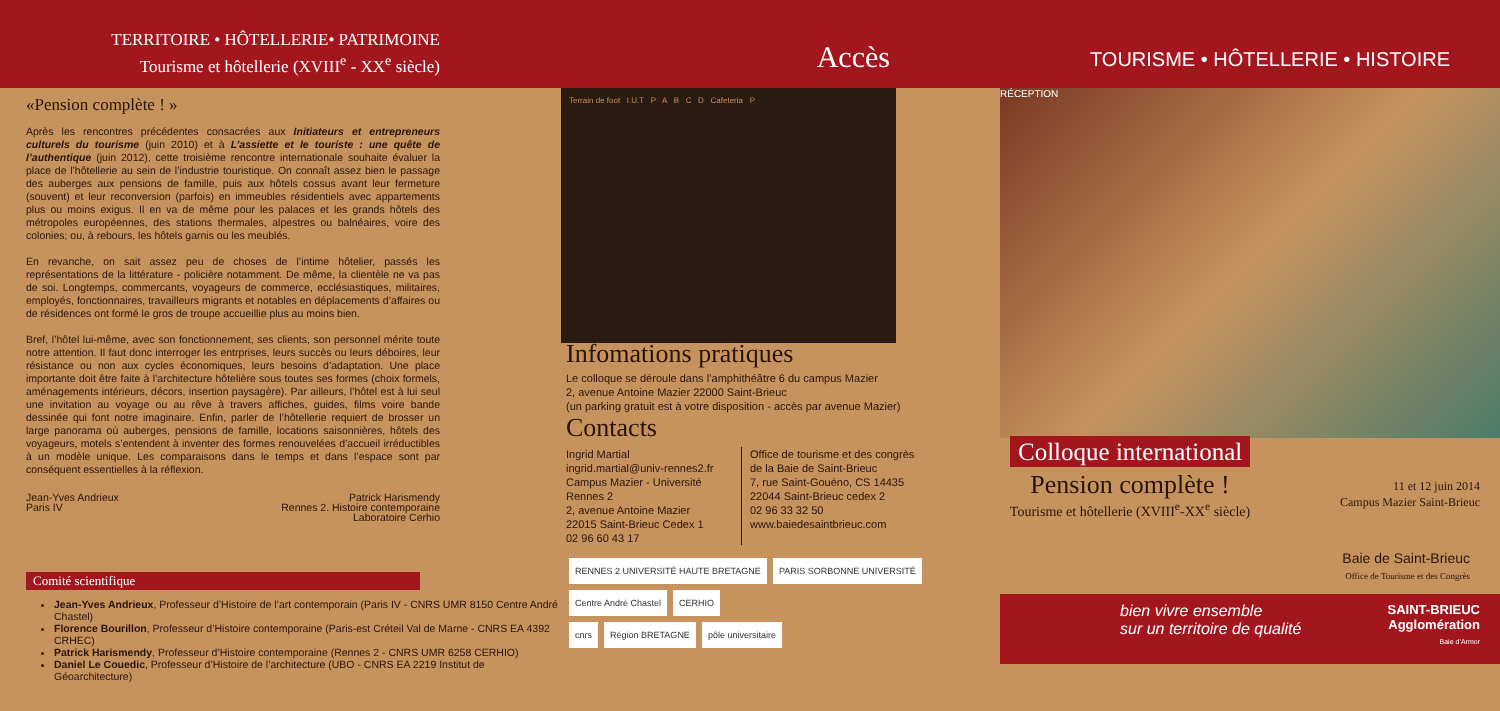TERRITOIRE • HÔTELLERIE• PATRIMOINE
Tourisme et hôtellerie (XVIII<sup>e</sup> - XX<sup>e</sup> siècle)
«Pension complète ! »
Après les rencontres précédentes consacrées aux Initiateurs et entrepreneurs culturels du tourisme (juin 2010) et à L’assiette et le touriste : une quête de l’authentique (juin 2012), cette troisième rencontre internationale souhaite évaluer la place de l’hôtellerie au sein de l’industrie touristique. On connaît assez bien le passage des auberges aux pensions de famille, puis aux hôtels cossus avant leur fermeture (souvent) et leur reconversion (parfois) en immeubles résidentiels avec appartements plus ou moins exigus. Il en va de même pour les palaces et les grands hôtels des métropoles européennes, des stations thermales, alpestres ou balnéaires, voire des colonies; ou, à rebours, les hôtels garnis ou les meublés.
En revanche, on sait assez peu de choses de l’intime hôtelier, passés les représentations de la littérature - policière notamment. De même, la clientèle ne va pas de soi. Longtemps, commercants, voyageurs de commerce, ecclésiastiques, militaires, employés, fonctionnaires, travailleurs migrants et notables en déplacements d’affaires ou de résidences ont formé le gros de troupe accueillie plus au moins bien.
Bref, l’hôtel lui-même, avec son fonctionnement, ses clients, son personnel mérite toute notre attention. Il faut donc interroger les entrprises, leurs succès ou leurs déboires, leur résistance ou non aux cycles économiques, leurs besoins d’adaptation. Une place importante doit être faite à l’architecture hôtelière sous toutes ses formes (choix formels, aménagements intérieurs, décors, insertion paysagère). Par ailleurs, l’hôtel est à lui seul une invitation au voyage ou au rêve à travers affiches, guides, films voire bande dessinée qui font notre imaginaire. Enfin, parler de l’hôtellerie requiert de brosser un large panorama où auberges, pensions de famille, locations saisonnières, hôtels des voyageurs, motels s’entendent à inventer des formes renouvelées d’accueil irréductibles à un modèle unique. Les comparaisons dans le temps et dans l’espace sont par conséquent essentielles à la réflexion.
Jean-Yves Andrieux
Paris IV
Patrick Harismendy
Rennes 2. Histoire contemporaine
Laboratoire Cerhio
Comité scientifique
Jean-Yves Andrieux, Professeur d’Histoire de l’art contemporain (Paris IV - CNRS UMR 8150 Centre André Chastel)
Florence Bourillon, Professeur d’Histoire contemporaine (Paris-est Créteil Val de Marne - CNRS EA 4392 CRHEC)
Patrick Harismendy, Professeur d’Histoire contemporaine (Rennes 2 - CNRS UMR 6258 CERHIO)
Daniel Le Couedic, Professeur d’Histoire de l’architecture (UBO - CNRS EA 2219 Institut de Géoarchitecture)
Accès
Terrain de foot I.U.T P A B C D Cafeteria P
Infomations pratiques
Le colloque se déroule dans l’amphithéâtre 6 du campus Mazier
2, avenue Antoine Mazier 22000 Saint-Brieuc
(un parking gratuit est à votre disposition - accès par avenue Mazier)
Contacts
Ingrid Martial
ingrid.martial@univ-rennes2.fr
Campus Mazier - Université Rennes 2
2, avenue Antoine Mazier
22015 Saint-Brieuc Cedex 1
02 96 60 43 17
Office de tourisme et des congrès
de la Baie de Saint-Brieuc
7, rue Saint-Gouéno, CS 14435
22044 Saint-Brieuc cedex 2
02 96 33 32 50
www.baiedesaintbrieuc.com
RENNES 2 UNIVERSITÉ HAUTE BRETAGNE PARIS SORBONNE UNIVERSITÉ Centre André Chastel CERHIO
cnrs Région BRETAGNE pôle universitaire
TOURISME • HÔTELLERIE • HISTOIRE
RÉCEPTION
Colloque international
Pension complète !
Tourisme et hôtellerie (XVIII<sup>e</sup>-XX<sup>e</sup> siècle)
11 et 12 juin 2014
Campus Mazier Saint-Brieuc
Baie de Saint-Brieuc
Office de Tourisme et des Congrès
bien vivre ensemble
sur un territoire de qualité
SAINT-BRIEUC
Agglomération
Baie d’Armor